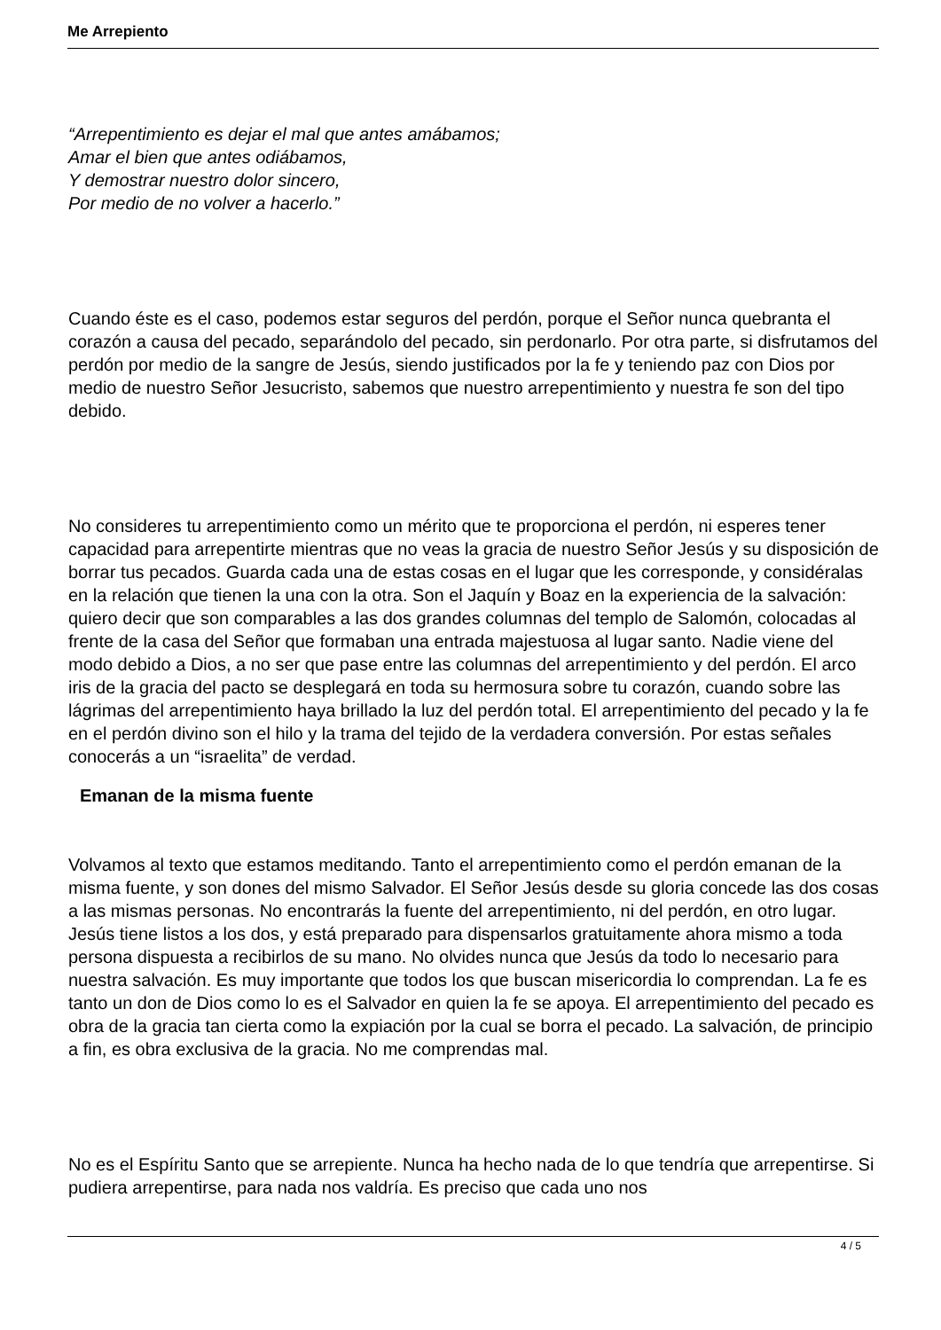Me Arrepiento
“Arrepentimiento es dejar el mal que antes amábamos;
Amar el bien que antes odiábamos,
Y demostrar nuestro dolor sincero,
Por medio de no volver a hacerlo.”
Cuando éste es el caso, podemos estar seguros del perdón, porque el Señor nunca quebranta el corazón a causa del pecado, separándolo del pecado, sin perdonarlo. Por otra parte, si disfrutamos del perdón por medio de la sangre de Jesús, siendo justificados por la fe y teniendo paz con Dios por medio de nuestro Señor Jesucristo, sabemos que nuestro arrepentimiento y nuestra fe son del tipo debido.
No consideres tu arrepentimiento como un mérito que te proporciona el perdón, ni esperes tener capacidad para arrepentirte mientras que no veas la gracia de nuestro Señor Jesús y su disposición de borrar tus pecados. Guarda cada una de estas cosas en el lugar que les corresponde, y considéralas en la relación que tienen la una con la otra. Son el Jaquín y Boaz en la experiencia de la salvación: quiero decir que son comparables a las dos grandes columnas del templo de Salomón, colocadas al frente de la casa del Señor que formaban una entrada majestuosa al lugar santo. Nadie viene del modo debido a Dios, a no ser que pase entre las columnas del arrepentimiento y del perdón. El arco iris de la gracia del pacto se desplegará en toda su hermosura sobre tu corazón, cuando sobre las lágrimas del arrepentimiento haya brillado la luz del perdón total. El arrepentimiento del pecado y la fe en el perdón divino son el hilo y la trama del tejido de la verdadera conversión. Por estas señales conocerás a un “israelita” de verdad.
Emanan de la misma fuente
Volvamos al texto que estamos meditando. Tanto el arrepentimiento como el perdón emanan de la misma fuente, y son dones del mismo Salvador. El Señor Jesús desde su gloria concede las dos cosas a las mismas personas. No encontrarás la fuente del arrepentimiento, ni del perdón, en otro lugar. Jesús tiene listos a los dos, y está preparado para dispensarlos gratuitamente ahora mismo a toda persona dispuesta a recibirlos de su mano. No olvides nunca que Jesús da todo lo necesario para nuestra salvación. Es muy importante que todos los que buscan misericordia lo comprendan. La fe es tanto un don de Dios como lo es el Salvador en quien la fe se apoya. El arrepentimiento del pecado es obra de la gracia tan cierta como la expiación por la cual se borra el pecado. La salvación, de principio a fin, es obra exclusiva de la gracia. No me comprendas mal.
No es el Espíritu Santo que se arrepiente. Nunca ha hecho nada de lo que tendría que arrepentirse. Si pudiera arrepentirse, para nada nos valdría. Es preciso que cada uno nos
4 / 5